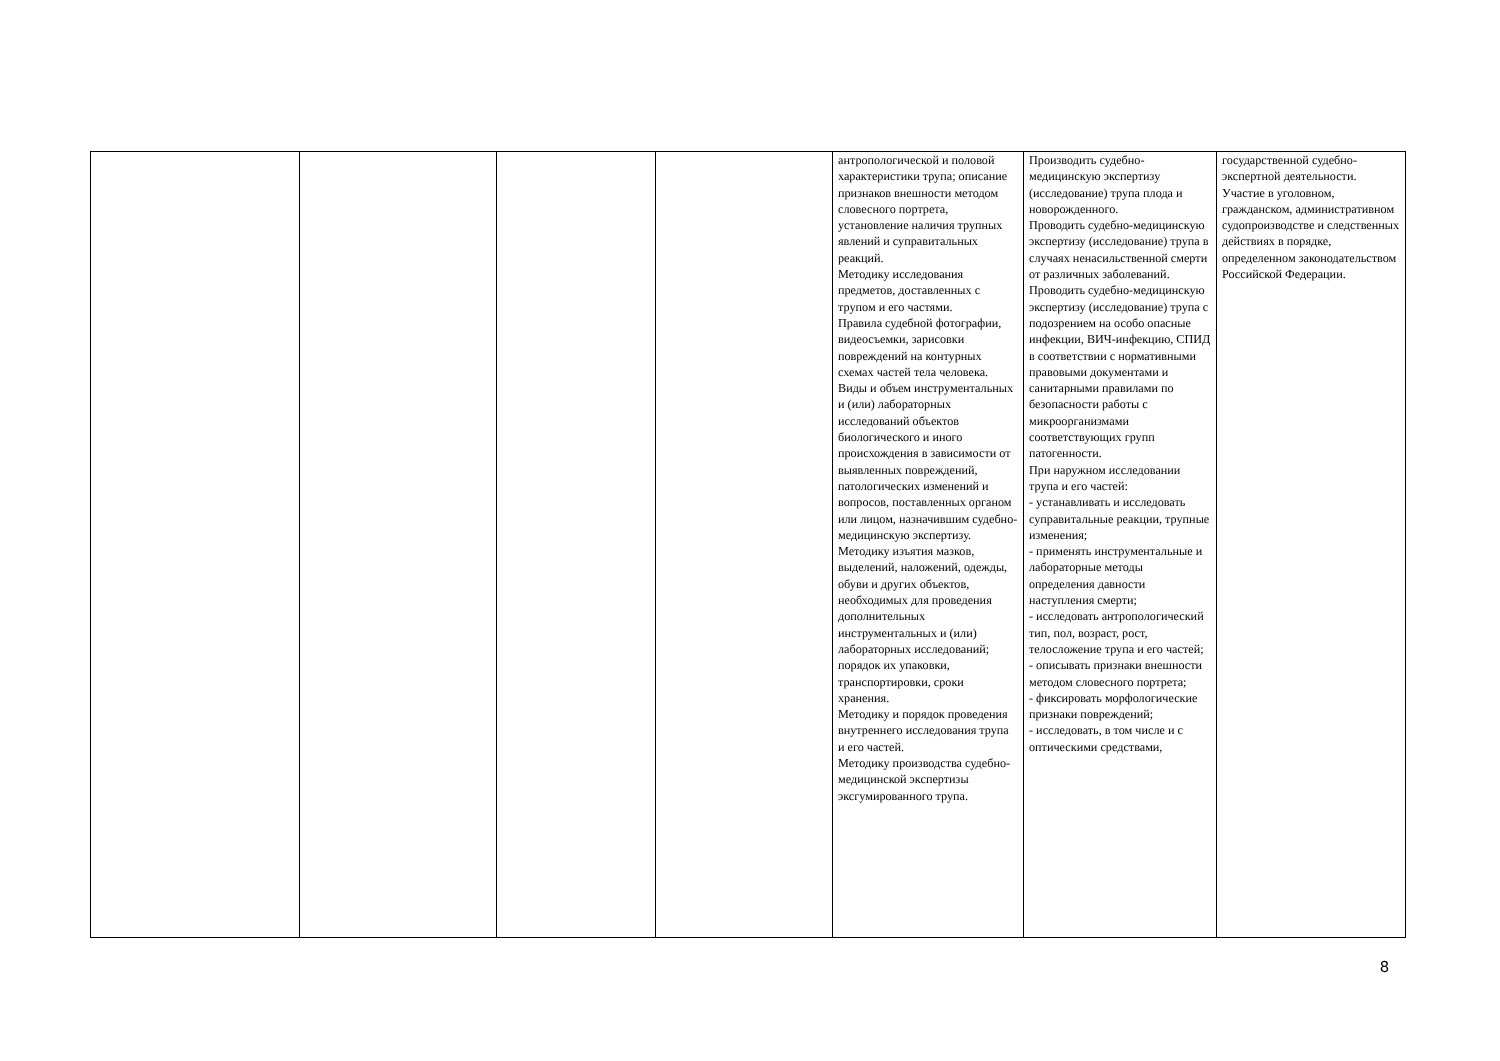| | | | | антропологической и половой характеристики трупа; описание признаков внешности методом словесного портрета, установление наличия трупных явлений и суправитальных реакций. Методику исследования предметов, доставленных с трупом и его частями. Правила судебной фотографии, видеосъемки, зарисовки повреждений на контурных схемах частей тела человека. Виды и объем инструментальных и (или) лабораторных исследований объектов биологического и иного происхождения в зависимости от выявленных повреждений, патологических изменений и вопросов, поставленных органом или лицом, назначившим судебно-медицинскую экспертизу. Методику изъятия мазков, выделений, наложений, одежды, обуви и других объектов, необходимых для проведения дополнительных инструментальных и (или) лабораторных исследований; порядок их упаковки, транспортировки, сроки хранения. Методику и порядок проведения внутреннего исследования трупа и его частей. Методику производства судебно-медицинской экспертизы эксгумированного трупа. | Производить судебно-медицинскую экспертизу (исследование) трупа плода и новорожденного. Проводить судебно-медицинскую экспертизу (исследование) трупа в случаях ненасильственной смерти от различных заболеваний. Проводить судебно-медицинскую экспертизу (исследование) трупа с подозрением на особо опасные инфекции, ВИЧ-инфекцию, СПИД в соответствии с нормативными правовыми документами и санитарными правилами по безопасности работы с микроорганизмами соответствующих групп патогенности. При наружном исследовании трупа и его частей: - устанавливать и исследовать суправитальные реакции, трупные изменения; - применять инструментальные и лабораторные методы определения давности наступления смерти; - исследовать антропологический тип, пол, возраст, рост, телосложение трупа и его частей; - описывать признаки внешности методом словесного портрета; - фиксировать морфологические признаки повреждений; - исследовать, в том числе и с оптическими средствами, | государственной судебно-экспертной деятельности. Участие в уголовном, гражданском, административном судопроизводстве и следственных действиях в порядке, определенном законодательством Российской Федерации. |
8